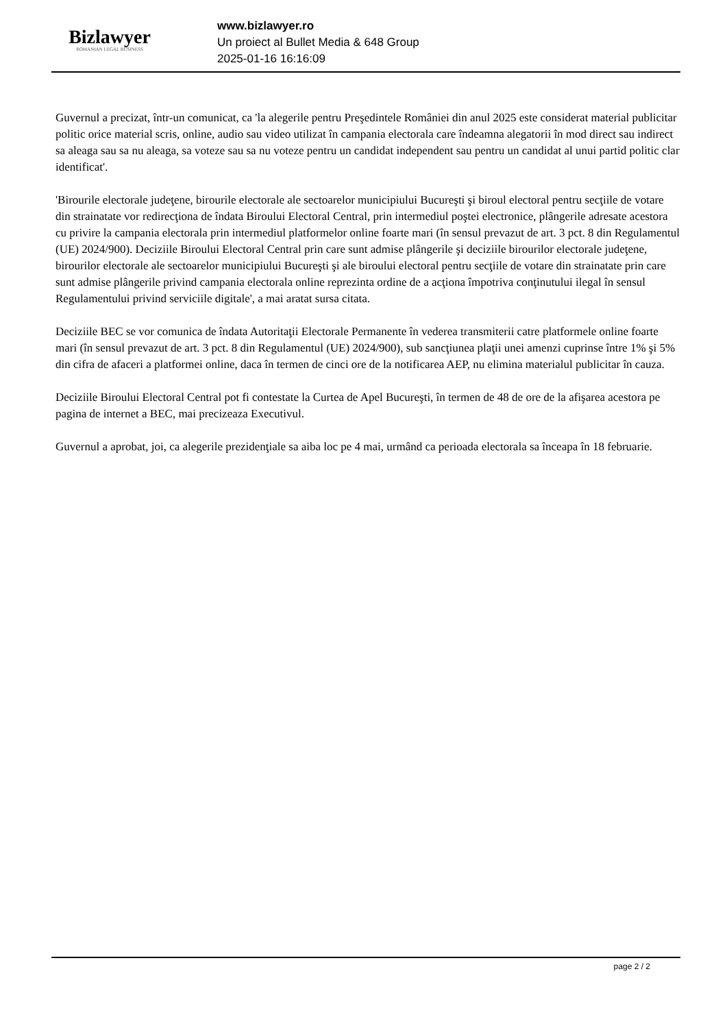Bizlawyer
ROMANIAN LEGAL BUSINESS
www.bizlawyer.ro
Un proiect al Bullet Media & 648 Group
2025-01-16 16:16:09
Guvernul a precizat, într-un comunicat, ca 'la alegerile pentru Preşedintele României din anul 2025 este considerat material publicitar politic orice material scris, online, audio sau video utilizat în campania electorala care îndeamna alegatorii în mod direct sau indirect sa aleaga sau sa nu aleaga, sa voteze sau sa nu voteze pentru un candidat independent sau pentru un candidat al unui partid politic clar identificat'.
'Birourile electorale judeţene, birourile electorale ale sectoarelor municipiului Bucureşti şi biroul electoral pentru secţiile de votare din strainatate vor redirecţiona de îndata Biroului Electoral Central, prin intermediul poştei electronice, plângerile adresate acestora cu privire la campania electorala prin intermediul platformelor online foarte mari (în sensul prevazut de art. 3 pct. 8 din Regulamentul (UE) 2024/900). Deciziile Biroului Electoral Central prin care sunt admise plângerile şi deciziile birourilor electorale judeţene, birourilor electorale ale sectoarelor municipiului Bucureşti şi ale biroului electoral pentru secţiile de votare din strainatate prin care sunt admise plângerile privind campania electorala online reprezinta ordine de a acţiona împotriva conţinutului ilegal în sensul Regulamentului privind serviciile digitale', a mai aratat sursa citata.
Deciziile BEC se vor comunica de îndata Autoritaţii Electorale Permanente în vederea transmiterii catre platformele online foarte mari (în sensul prevazut de art. 3 pct. 8 din Regulamentul (UE) 2024/900), sub sancţiunea plaţii unei amenzi cuprinse între 1% şi 5% din cifra de afaceri a platformei online, daca în termen de cinci ore de la notificarea AEP, nu elimina materialul publicitar în cauza.
Deciziile Biroului Electoral Central pot fi contestate la Curtea de Apel Bucureşti, în termen de 48 de ore de la afişarea acestora pe pagina de internet a BEC, mai precizeaza Executivul.
Guvernul a aprobat, joi, ca alegerile prezidenţiale sa aiba loc pe 4 mai, urmând ca perioada electorala sa înceapa în 18 februarie.
page 2 / 2